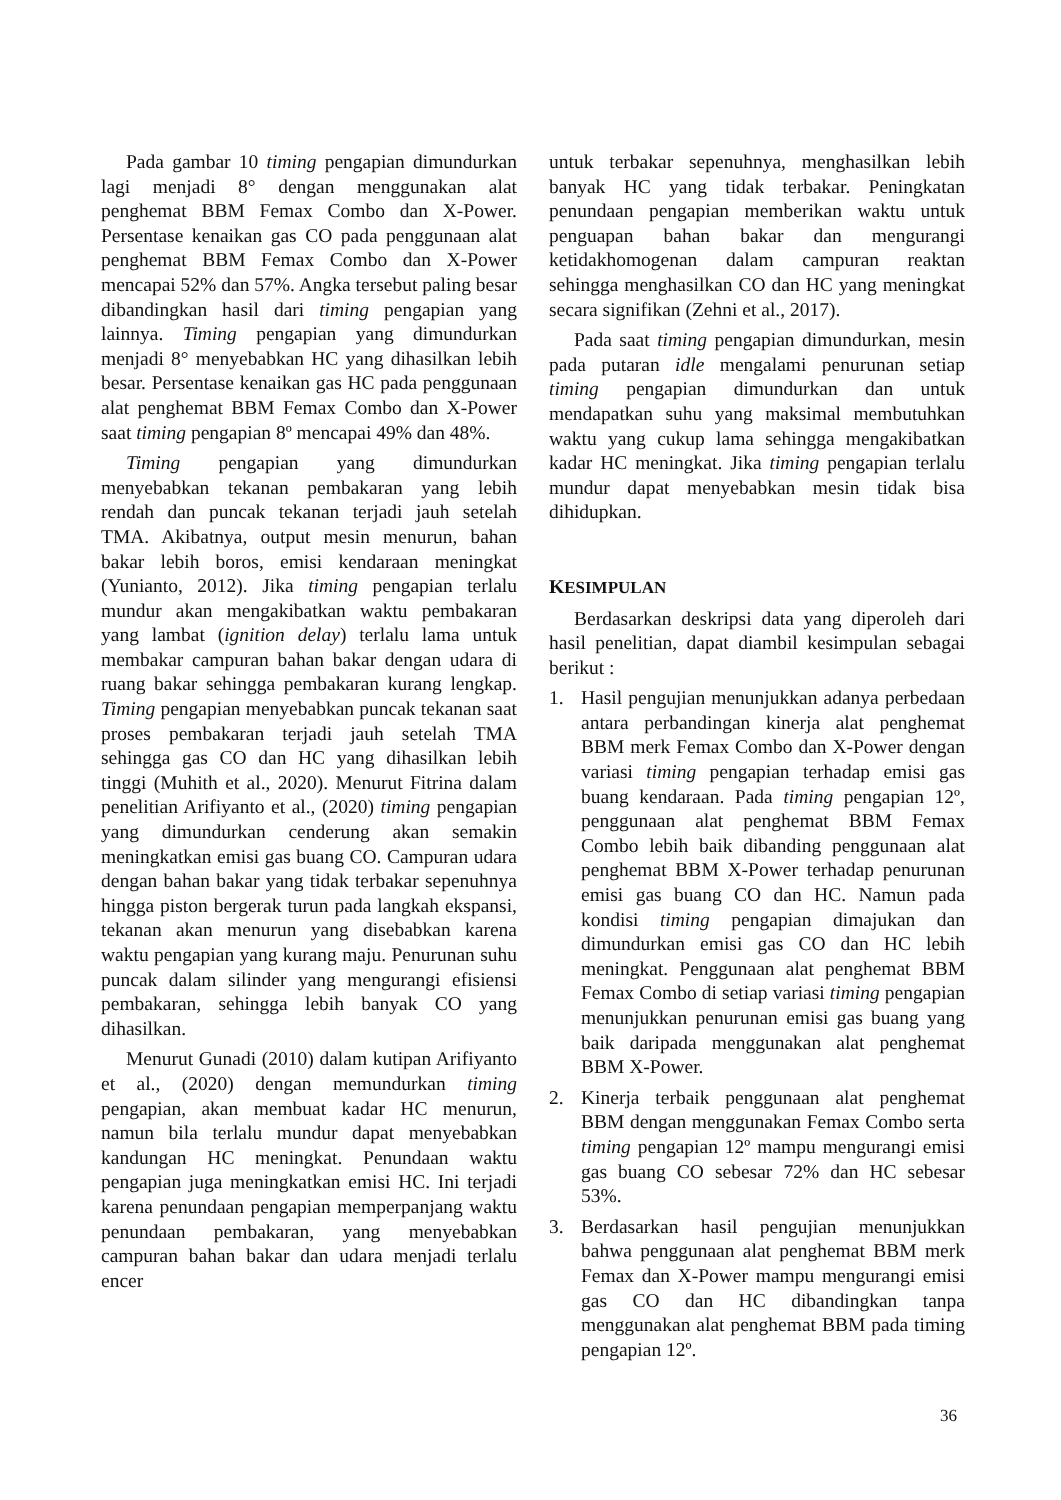Pada gambar 10 timing pengapian dimundurkan lagi menjadi 8° dengan menggunakan alat penghemat BBM Femax Combo dan X-Power. Persentase kenaikan gas CO pada penggunaan alat penghemat BBM Femax Combo dan X-Power mencapai 52% dan 57%. Angka tersebut paling besar dibandingkan hasil dari timing pengapian yang lainnya. Timing pengapian yang dimundurkan menjadi 8° menyebabkan HC yang dihasilkan lebih besar. Persentase kenaikan gas HC pada penggunaan alat penghemat BBM Femax Combo dan X-Power saat timing pengapian 8º mencapai 49% dan 48%.
Timing pengapian yang dimundurkan menyebabkan tekanan pembakaran yang lebih rendah dan puncak tekanan terjadi jauh setelah TMA. Akibatnya, output mesin menurun, bahan bakar lebih boros, emisi kendaraan meningkat (Yunianto, 2012). Jika timing pengapian terlalu mundur akan mengakibatkan waktu pembakaran yang lambat (ignition delay) terlalu lama untuk membakar campuran bahan bakar dengan udara di ruang bakar sehingga pembakaran kurang lengkap. Timing pengapian menyebabkan puncak tekanan saat proses pembakaran terjadi jauh setelah TMA sehingga gas CO dan HC yang dihasilkan lebih tinggi (Muhith et al., 2020). Menurut Fitrina dalam penelitian Arifiyanto et al., (2020) timing pengapian yang dimundurkan cenderung akan semakin meningkatkan emisi gas buang CO. Campuran udara dengan bahan bakar yang tidak terbakar sepenuhnya hingga piston bergerak turun pada langkah ekspansi, tekanan akan menurun yang disebabkan karena waktu pengapian yang kurang maju. Penurunan suhu puncak dalam silinder yang mengurangi efisiensi pembakaran, sehingga lebih banyak CO yang dihasilkan.
Menurut Gunadi (2010) dalam kutipan Arifiyanto et al., (2020) dengan memundurkan timing pengapian, akan membuat kadar HC menurun, namun bila terlalu mundur dapat menyebabkan kandungan HC meningkat. Penundaan waktu pengapian juga meningkatkan emisi HC. Ini terjadi karena penundaan pengapian memperpanjang waktu penundaan pembakaran, yang menyebabkan campuran bahan bakar dan udara menjadi terlalu encer
untuk terbakar sepenuhnya, menghasilkan lebih banyak HC yang tidak terbakar. Peningkatan penundaan pengapian memberikan waktu untuk penguapan bahan bakar dan mengurangi ketidakhomogenan dalam campuran reaktan sehingga menghasilkan CO dan HC yang meningkat secara signifikan (Zehni et al., 2017).
Pada saat timing pengapian dimundurkan, mesin pada putaran idle mengalami penurunan setiap timing pengapian dimundurkan dan untuk mendapatkan suhu yang maksimal membutuhkan waktu yang cukup lama sehingga mengakibatkan kadar HC meningkat. Jika timing pengapian terlalu mundur dapat menyebabkan mesin tidak bisa dihidupkan.
KESIMPULAN
Berdasarkan deskripsi data yang diperoleh dari hasil penelitian, dapat diambil kesimpulan sebagai berikut :
1. Hasil pengujian menunjukkan adanya perbedaan antara perbandingan kinerja alat penghemat BBM merk Femax Combo dan X-Power dengan variasi timing pengapian terhadap emisi gas buang kendaraan. Pada timing pengapian 12º, penggunaan alat penghemat BBM Femax Combo lebih baik dibanding penggunaan alat penghemat BBM X-Power terhadap penurunan emisi gas buang CO dan HC. Namun pada kondisi timing pengapian dimajukan dan dimundurkan emisi gas CO dan HC lebih meningkat. Penggunaan alat penghemat BBM Femax Combo di setiap variasi timing pengapian menunjukkan penurunan emisi gas buang yang baik daripada menggunakan alat penghemat BBM X-Power.
2. Kinerja terbaik penggunaan alat penghemat BBM dengan menggunakan Femax Combo serta timing pengapian 12º mampu mengurangi emisi gas buang CO sebesar 72% dan HC sebesar 53%.
3. Berdasarkan hasil pengujian menunjukkan bahwa penggunaan alat penghemat BBM merk Femax dan X-Power mampu mengurangi emisi gas CO dan HC dibandingkan tanpa menggunakan alat penghemat BBM pada timing pengapian 12º.
36